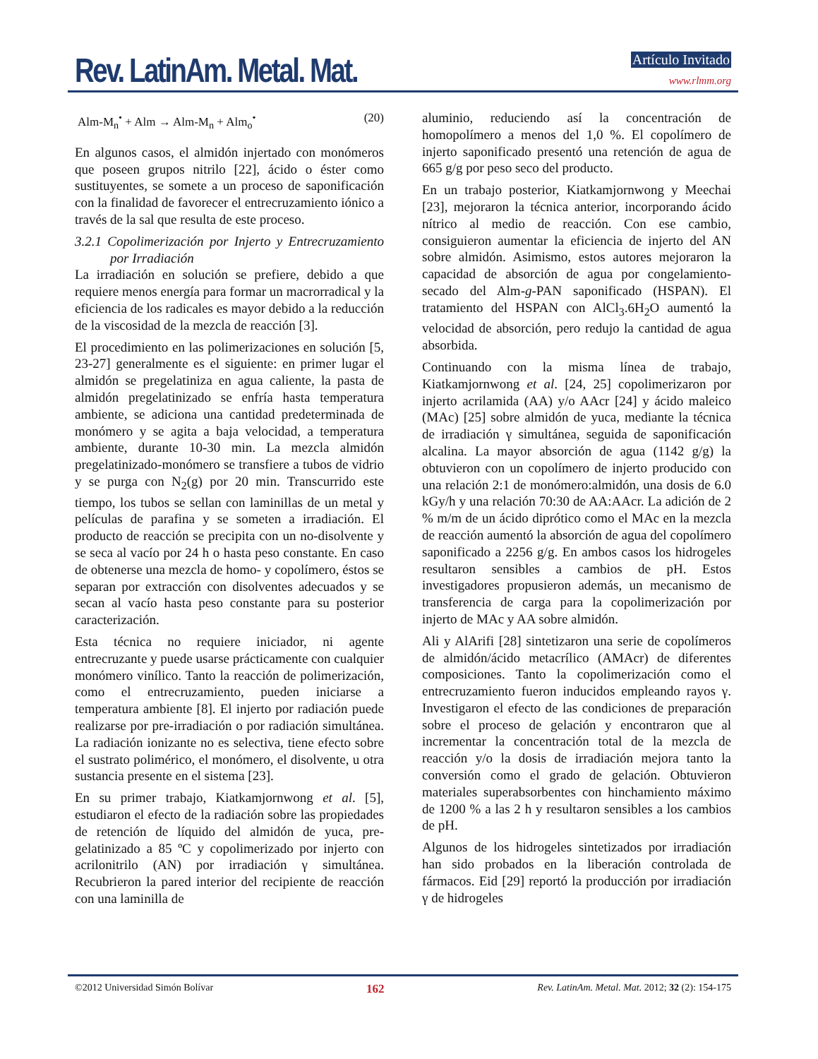Rev. LatinAm. Metal. Mat. Artículo Invitado
www.rlmm.org
Alm-M<sub>n</sub><sup>•</sup> + Alm → Alm-M<sub>n</sub> + Alm<sub>o</sub><sup>•</sup> (20)
En algunos casos, el almidón injertado con monómeros que poseen grupos nitrilo [22], ácido o éster como sustituyentes, se somete a un proceso de saponificación con la finalidad de favorecer el entrecruzamiento iónico a través de la sal que resulta de este proceso.
3.2.1 Copolimerización por Injerto y Entrecruzamiento por Irradiación
La irradiación en solución se prefiere, debido a que requiere menos energía para formar un macrorradical y la eficiencia de los radicales es mayor debido a la reducción de la viscosidad de la mezcla de reacción [3].
El procedimiento en las polimerizaciones en solución [5, 23-27] generalmente es el siguiente: en primer lugar el almidón se pregelatiniza en agua caliente, la pasta de almidón pregelatinizado se enfría hasta temperatura ambiente, se adiciona una cantidad predeterminada de monómero y se agita a baja velocidad, a temperatura ambiente, durante 10-30 min. La mezcla almidón pregelatinizado-monómero se transfiere a tubos de vidrio y se purga con N<sub>2</sub>(g) por 20 min. Transcurrido este tiempo, los tubos se sellan con laminillas de un metal y películas de parafina y se someten a irradiación. El producto de reacción se precipita con un no-disolvente y se seca al vacío por 24 h o hasta peso constante. En caso de obtenerse una mezcla de homo- y copolímero, éstos se separan por extracción con disolventes adecuados y se secan al vacío hasta peso constante para su posterior caracterización.
Esta técnica no requiere iniciador, ni agente entrecruzante y puede usarse prácticamente con cualquier monómero vinílico. Tanto la reacción de polimerización, como el entrecruzamiento, pueden iniciarse a temperatura ambiente [8]. El injerto por radiación puede realizarse por pre-irradiación o por radiación simultánea. La radiación ionizante no es selectiva, tiene efecto sobre el sustrato polimérico, el monómero, el disolvente, u otra sustancia presente en el sistema [23].
En su primer trabajo, Kiatkamjornwong et al. [5], estudiaron el efecto de la radiación sobre las propiedades de retención de líquido del almidón de yuca, pre-gelatinizado a 85 ºC y copolimerizado por injerto con acrilonitrilo (AN) por irradiación γ simultánea. Recubrieron la pared interior del recipiente de reacción con una laminilla de
aluminio, reduciendo así la concentración de homopolímero a menos del 1,0 %. El copolímero de injerto saponificado presentó una retención de agua de 665 g/g por peso seco del producto.
En un trabajo posterior, Kiatkamjornwong y Meechai [23], mejoraron la técnica anterior, incorporando ácido nítrico al medio de reacción. Con ese cambio, consiguieron aumentar la eficiencia de injerto del AN sobre almidón. Asimismo, estos autores mejoraron la capacidad de absorción de agua por congelamiento-secado del Alm-g-PAN saponificado (HSPAN). El tratamiento del HSPAN con AlCl<sub>3</sub>.6H<sub>2</sub>O aumentó la velocidad de absorción, pero redujo la cantidad de agua absorbida.
Continuando con la misma línea de trabajo, Kiatkamjornwong et al. [24, 25] copolimerizaron por injerto acrilamida (AA) y/o AAcr [24] y ácido maleico (MAc) [25] sobre almidón de yuca, mediante la técnica de irradiación γ simultánea, seguida de saponificación alcalina. La mayor absorción de agua (1142 g/g) la obtuvieron con un copolímero de injerto producido con una relación 2:1 de monómero:almidón, una dosis de 6.0 kGy/h y una relación 70:30 de AA:AAcr. La adición de 2 % m/m de un ácido diprótico como el MAc en la mezcla de reacción aumentó la absorción de agua del copolímero saponificado a 2256 g/g. En ambos casos los hidrogeles resultaron sensibles a cambios de pH. Estos investigadores propusieron además, un mecanismo de transferencia de carga para la copolimerización por injerto de MAc y AA sobre almidón.
Ali y AlArifi [28] sintetizaron una serie de copolímeros de almidón/ácido metacrílico (AMAcr) de diferentes composiciones. Tanto la copolimerización como el entrecruzamiento fueron inducidos empleando rayos γ. Investigaron el efecto de las condiciones de preparación sobre el proceso de gelación y encontraron que al incrementar la concentración total de la mezcla de reacción y/o la dosis de irradiación mejora tanto la conversión como el grado de gelación. Obtuvieron materiales superabsorbentes con hinchamiento máximo de 1200 % a las 2 h y resultaron sensibles a los cambios de pH.
Algunos de los hidrogeles sintetizados por irradiación han sido probados en la liberación controlada de fármacos. Eid [29] reportó la producción por irradiación γ de hidrogeles
©2012 Universidad Simón Bolívar 162 Rev. LatinAm. Metal. Mat. 2012; 32 (2): 154-175